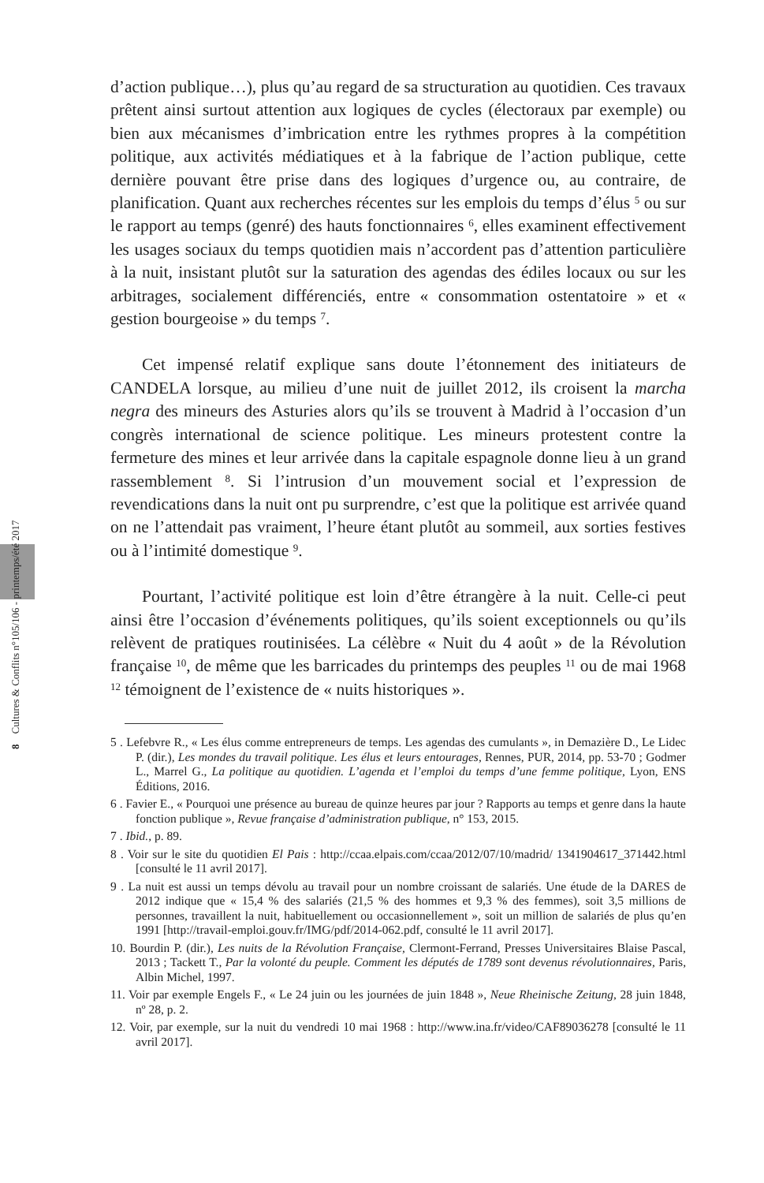8 Cultures & Conflits n°105/106 - printemps/été 2017
d’action publique…), plus qu’au regard de sa structuration au quotidien. Ces travaux prêtent ainsi surtout attention aux logiques de cycles (électoraux par exemple) ou bien aux mécanismes d’imbrication entre les rythmes propres à la compétition politique, aux activités médiatiques et à la fabrique de l’action publique, cette dernière pouvant être prise dans des logiques d’urgence ou, au contraire, de planification. Quant aux recherches récentes sur les emplois du temps d’élus <sup>5</sup> ou sur le rapport au temps (genré) des hauts fonctionnaires <sup>6</sup>, elles examinent effectivement les usages sociaux du temps quotidien mais n’accordent pas d’attention particulière à la nuit, insistant plutôt sur la saturation des agendas des édiles locaux ou sur les arbitrages, socialement différenciés, entre « consommation ostentatoire » et « gestion bourgeoise » du temps <sup>7</sup>.
Cet impensé relatif explique sans doute l’étonnement des initiateurs de CANDELA lorsque, au milieu d’une nuit de juillet 2012, ils croisent la marcha negra des mineurs des Asturies alors qu’ils se trouvent à Madrid à l’occasion d’un congrès international de science politique. Les mineurs protestent contre la fermeture des mines et leur arrivée dans la capitale espagnole donne lieu à un grand rassemblement <sup>8</sup>. Si l’intrusion d’un mouvement social et l’expression de revendications dans la nuit ont pu surprendre, c’est que la politique est arrivée quand on ne l’attendait pas vraiment, l’heure étant plutôt au sommeil, aux sorties festives ou à l’intimité domestique <sup>9</sup>.
Pourtant, l’activité politique est loin d’être étrangère à la nuit. Celle-ci peut ainsi être l’occasion d’événements politiques, qu’ils soient exceptionnels ou qu’ils relèvent de pratiques routinisées. La célèbre « Nuit du 4 août » de la Révolution française <sup>10</sup>, de même que les barricades du printemps des peuples <sup>11</sup> ou de mai 1968 <sup>12</sup> témoignent de l’existence de « nuits historiques ».
5 . Lefebvre R., « Les élus comme entrepreneurs de temps. Les agendas des cumulants », in Demazière D., Le Lidec P. (dir.), Les mondes du travail politique. Les élus et leurs entourages, Rennes, PUR, 2014, pp. 53-70 ; Godmer L., Marrel G., La politique au quotidien. L’agenda et l’emploi du temps d’une femme politique, Lyon, ENS Éditions, 2016.
6 . Favier E., « Pourquoi une présence au bureau de quinze heures par jour ? Rapports au temps et genre dans la haute fonction publique », Revue française d’administration publique, n° 153, 2015.
7 . Ibid., p. 89.
8 . Voir sur le site du quotidien El Pais : http://ccaa.elpais.com/ccaa/2012/07/10/madrid/ 1341904617_371442.html [consulté le 11 avril 2017].
9 . La nuit est aussi un temps dévolu au travail pour un nombre croissant de salariés. Une étude de la DARES de 2012 indique que « 15,4 % des salariés (21,5 % des hommes et 9,3 % des femmes), soit 3,5 millions de personnes, travaillent la nuit, habituellement ou occasionnellement », soit un million de salariés de plus qu’en 1991 [http://travail-emploi.gouv.fr/IMG/pdf/2014-062.pdf, consulté le 11 avril 2017].
10. Bourdin P. (dir.), Les nuits de la Révolution Française, Clermont-Ferrand, Presses Universitaires Blaise Pascal, 2013 ; Tackett T., Par la volonté du peuple. Comment les députés de 1789 sont devenus révolutionnaires, Paris, Albin Michel, 1997.
11. Voir par exemple Engels F., « Le 24 juin ou les journées de juin 1848 », Neue Rheinische Zeitung, 28 juin 1848, nº 28, p. 2.
12. Voir, par exemple, sur la nuit du vendredi 10 mai 1968 : http://www.ina.fr/video/CAF89036278 [consulté le 11 avril 2017].